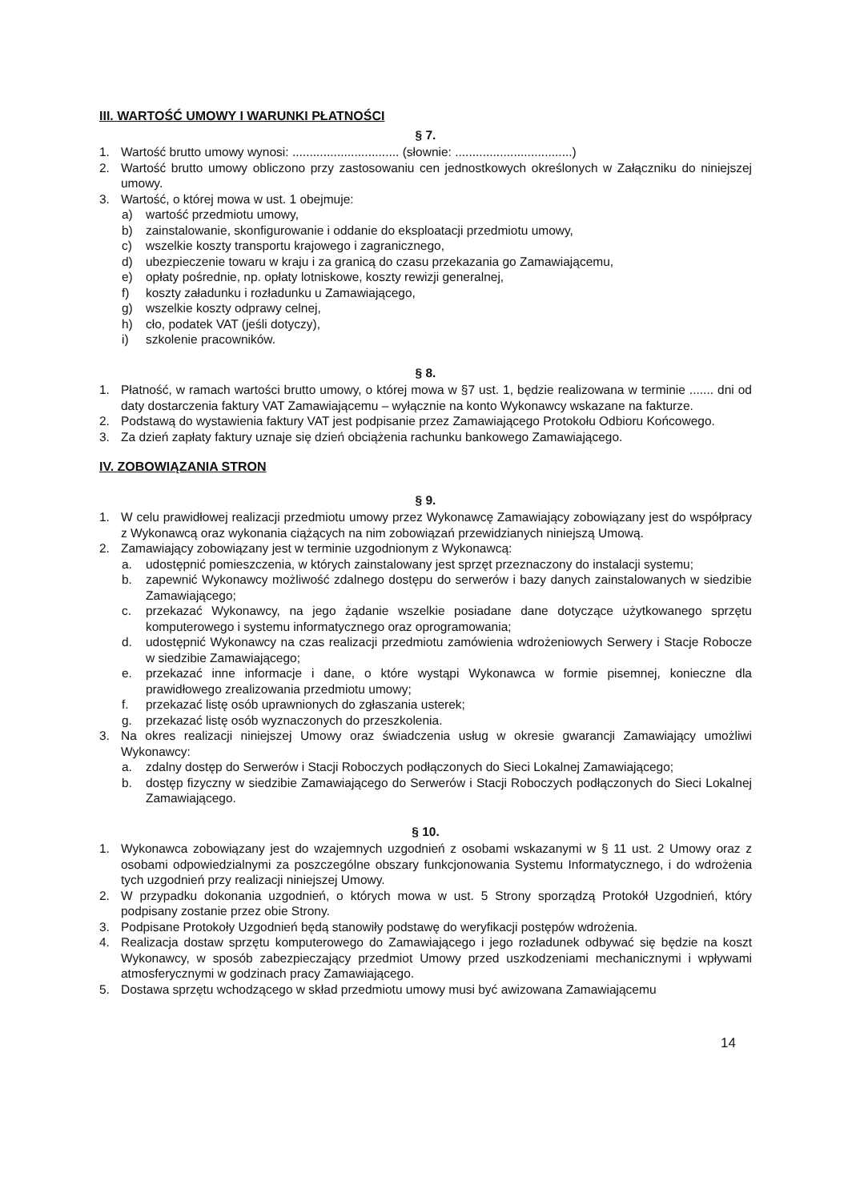III. WARTOŚĆ UMOWY I WARUNKI PŁATNOŚCI
§ 7.
1. Wartość brutto umowy wynosi: ............................... (słownie: ..................................)
2. Wartość brutto umowy obliczono przy zastosowaniu cen jednostkowych określonych w Załączniku do niniejszej umowy.
3. Wartość, o której mowa w ust. 1 obejmuje:
a) wartość przedmiotu umowy,
b) zainstalowanie, skonfigurowanie i oddanie do eksploatacji przedmiotu umowy,
c) wszelkie koszty transportu krajowego i zagranicznego,
d) ubezpieczenie towaru w kraju i za granicą do czasu przekazania go Zamawiającemu,
e) opłaty pośrednie, np. opłaty lotniskowe, koszty rewizji generalnej,
f) koszty załadunku i rozładunku u Zamawiającego,
g) wszelkie koszty odprawy celnej,
h) cło, podatek VAT (jeśli dotyczy),
i) szkolenie pracowników.
§ 8.
1. Płatność, w ramach wartości brutto umowy, o której mowa w §7 ust. 1, będzie realizowana w terminie ....... dni od daty dostarczenia faktury VAT Zamawiającemu – wyłącznie na konto Wykonawcy wskazane na fakturze.
2. Podstawą do wystawienia faktury VAT jest podpisanie przez Zamawiającego Protokołu Odbioru Końcowego.
3. Za dzień zapłaty faktury uznaje się dzień obciążenia rachunku bankowego Zamawiającego.
IV. ZOBOWIĄZANIA STRON
§ 9.
1. W celu prawidłowej realizacji przedmiotu umowy przez Wykonawcę Zamawiający zobowiązany jest do współpracy z Wykonawcą oraz wykonania ciążących na nim zobowiązań przewidzianych niniejszą Umową.
2. Zamawiający zobowiązany jest w terminie uzgodnionym z Wykonawcą:
a. udostępnić pomieszczenia, w których zainstalowany jest sprzęt przeznaczony do instalacji systemu;
b. zapewnić Wykonawcy możliwość zdalnego dostępu do serwerów i bazy danych zainstalowanych w siedzibie Zamawiającego;
c. przekazać Wykonawcy, na jego żądanie wszelkie posiadane dane dotyczące użytkowanego sprzętu komputerowego i systemu informatycznego oraz oprogramowania;
d. udostępnić Wykonawcy na czas realizacji przedmiotu zamówienia wdrożeniowych Serwery i Stacje Robocze w siedzibie Zamawiającego;
e. przekazać inne informacje i dane, o które wystąpi Wykonawca w formie pisemnej, konieczne dla prawidłowego zrealizowania przedmiotu umowy;
f. przekazać listę osób uprawnionych do zgłaszania usterek;
g. przekazać listę osób wyznaczonych do przeszkolenia.
3. Na okres realizacji niniejszej Umowy oraz świadczenia usług w okresie gwarancji Zamawiający umożliwi Wykonawcy:
a. zdalny dostęp do Serwerów i Stacji Roboczych podłączonych do Sieci Lokalnej Zamawiającego;
b. dostęp fizyczny w siedzibie Zamawiającego do Serwerów i Stacji Roboczych podłączonych do Sieci Lokalnej Zamawiającego.
§ 10.
1. Wykonawca zobowiązany jest do wzajemnych uzgodnień z osobami wskazanymi w § 11 ust. 2 Umowy oraz z osobami odpowiedzialnymi za poszczególne obszary funkcjonowania Systemu Informatycznego, i do wdrożenia tych uzgodnień przy realizacji niniejszej Umowy.
2. W przypadku dokonania uzgodnień, o których mowa w ust. 5 Strony sporządzą Protokół Uzgodnień, który podpisany zostanie przez obie Strony.
3. Podpisane Protokoły Uzgodnień będą stanowiły podstawę do weryfikacji postępów wdrożenia.
4. Realizacja dostaw sprzętu komputerowego do Zamawiającego i jego rozładunek odbywać się będzie na koszt Wykonawcy, w sposób zabezpieczający przedmiot Umowy przed uszkodzeniami mechanicznymi i wpływami atmosferycznymi w godzinach pracy Zamawiającego.
5. Dostawa sprzętu wchodzącego w skład przedmiotu umowy musi być awizowana Zamawiającemu
14